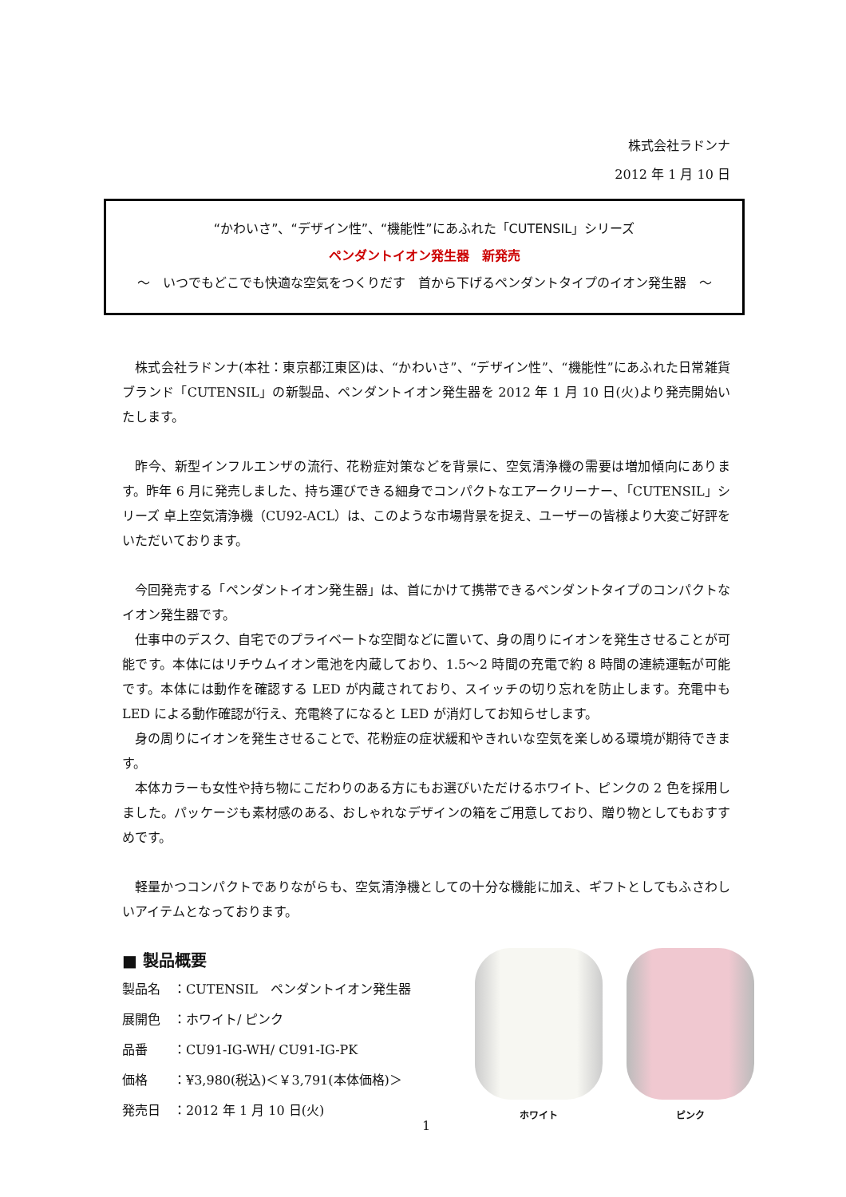株式会社ラドンナ
2012 年 1 月 10 日
“かわいさ”、“デザイン性”、“機能性”にあふれた「CUTENSIL」シリーズ
ペンダントイオン発生器　新発売
～　いつでもどこでも快適な空気をつくりだす　首から下げるペンダントタイプのイオン発生器　～
株式会社ラドンナ(本社：東京都江東区)は、“かわいさ”、“デザイン性”、“機能性”にあふれた日常雑貨ブランド「CUTENSIL」の新製品、ペンダントイオン発生器を 2012 年 1 月 10 日(火)より発売開始いたします。
昨今、新型インフルエンザの流行、花粉症対策などを背景に、空気清浄機の需要は増加傾向にあります。昨年 6 月に発売しました、持ち運びできる細身でコンパクトなエアークリーナー、「CUTENSIL」シリーズ 卓上空気清浄機（CU92-ACL）は、このような市場背景を捉え、ユーザーの皆様より大変ご好評をいただいております。
今回発売する「ペンダントイオン発生器」は、首にかけて携帯できるペンダントタイプのコンパクトなイオン発生器です。
仕事中のデスク、自宅でのプライベートな空間などに置いて、身の周りにイオンを発生させることが可能です。本体にはリチウムイオン電池を内蔵しており、1.5～2 時間の充電で約 8 時間の連続運転が可能です。本体には動作を確認する LED が内蔵されており、スイッチの切り忘れを防止します。充電中も LED による動作確認が行え、充電終了になると LED が消灯してお知らせします。
身の周りにイオンを発生させることで、花粉症の症状緩和やきれいな空気を楽しめる環境が期待できます。
本体カラーも女性や持ち物にこだわりのある方にもお選びいただけるホワイト、ピンクの 2 色を採用しました。パッケージも素材感のある、おしゃれなデザインの箱をご用意しており、贈り物としてもおすすめです。
軽量かつコンパクトでありながらも、空気清浄機としての十分な機能に加え、ギフトとしてもふさわしいアイテムとなっております。
■ 製品概要
製品名　：CUTENSIL　ペンダントイオン発生器
展開色　：ホワイト/ ピンク
品番　　：CU91-IG-WH/ CU91-IG-PK
価格　　：¥3,980(税込)＜￥3,791(本体価格)＞
発売日　：2012 年 1 月 10 日(火)
ホワイト ピンク
1